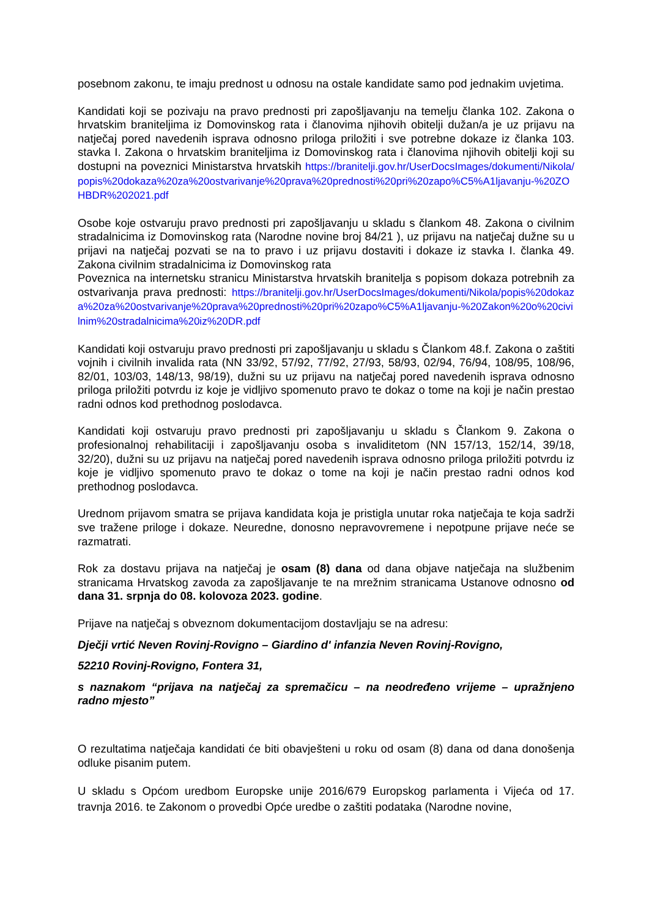posebnom zakonu, te imaju prednost u odnosu na ostale kandidate samo pod jednakim uvjetima.
Kandidati koji se pozivaju na pravo prednosti pri zapošljavanju na temelju članka 102. Zakona o hrvatskim braniteljima iz Domovinskog rata i članovima njihovih obitelji dužan/a je uz prijavu na natječaj pored navedenih isprava odnosno priloga priložiti i sve potrebne dokaze iz članka 103. stavka I. Zakona o hrvatskim braniteljima iz Domovinskog rata i članovima njihovih obitelji koji su dostupni na poveznici Ministarstva hrvatskih https://branitelji.gov.hr/UserDocsImages/dokumenti/Nikola/popis%20dokaza%20za%20ostvarivanje%20prava%20prednosti%20pri%20zapo%C5%A1ljavanju-%20ZOHBDR%202021.pdf
Osobe koje ostvaruju pravo prednosti pri zapošljavanju u skladu s člankom 48. Zakona o civilnim stradalnicima iz Domovinskog rata (Narodne novine broj 84/21 ), uz prijavu na natječaj dužne su u prijavi na natječaj pozvati se na to pravo i uz prijavu dostaviti i dokaze iz stavka I. članka 49. Zakona civilnim stradalnicima iz Domovinskog rata
Poveznica na internetsku stranicu Ministarstva hrvatskih branitelja s popisom dokaza potrebnih za ostvarivanja prava prednosti: https://branitelji.gov.hr/UserDocsImages/dokumenti/Nikola/popis%20dokaza%20za%20ostvarivanje%20prava%20prednosti%20pri%20zapo%C5%A1ljavanju-%20Zakon%20o%20civilnim%20stradalnicima%20iz%20DR.pdf
Kandidati koji ostvaruju pravo prednosti pri zapošljavanju u skladu s Člankom 48.f. Zakona o zaštiti vojnih i civilnih invalida rata (NN 33/92, 57/92, 77/92, 27/93, 58/93, 02/94, 76/94, 108/95, 108/96, 82/01, 103/03, 148/13, 98/19), dužni su uz prijavu na natječaj pored navedenih isprava odnosno priloga priložiti potvrdu iz koje je vidljivo spomenuto pravo te dokaz o tome na koji je način prestao radni odnos kod prethodnog poslodavca.
Kandidati koji ostvaruju pravo prednosti pri zapošljavanju u skladu s Člankom 9. Zakona o profesionalnoj rehabilitaciji i zapošljavanju osoba s invaliditetom (NN 157/13, 152/14, 39/18, 32/20), dužni su uz prijavu na natječaj pored navedenih isprava odnosno priloga priložiti potvrdu iz koje je vidljivo spomenuto pravo te dokaz o tome na koji je način prestao radni odnos kod prethodnog poslodavca.
Urednom prijavom smatra se prijava kandidata koja je pristigla unutar roka natječaja te koja sadrži sve tražene priloge i dokaze. Neuredne, donosno nepravovremene i nepotpune prijave neće se razmatrati.
Rok za dostavu prijava na natječaj je osam (8) dana od dana objave natječaja na službenim stranicama Hrvatskog zavoda za zapošljavanje te na mrežnim stranicama Ustanove odnosno od dana 31. srpnja do 08. kolovoza 2023. godine.
Prijave na natječaj s obveznom dokumentacijom dostavljaju se na adresu:
Dječji vrtić Neven Rovinj-Rovigno – Giardino d' infanzia Neven Rovinj-Rovigno,
52210 Rovinj-Rovigno, Fontera 31,
s naznakom “prijava na natječaj za spremačicu – na neodređeno vrijeme – upražnjeno radno mjesto”
O rezultatima natječaja kandidati će biti obavješteni u roku od osam (8) dana od dana donošenja odluke pisanim putem.
U skladu s Općom uredbom Europske unije 2016/679 Europskog parlamenta i Vijeća od 17. travnja 2016. te Zakonom o provedbi Opće uredbe o zaštiti podataka (Narodne novine,